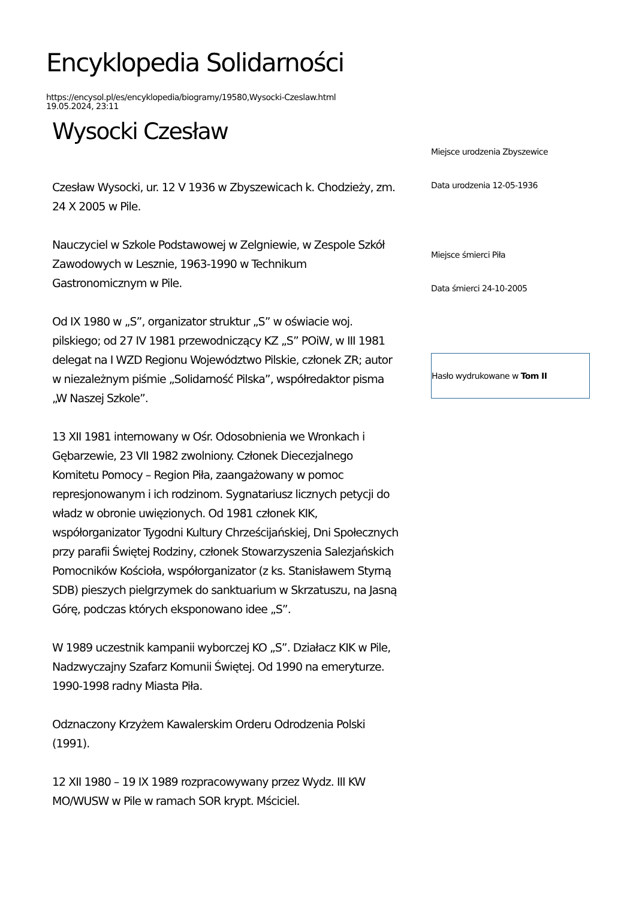Encyklopedia Solidarności
https://encysol.pl/es/encyklopedia/biogramy/19580,Wysocki-Czeslaw.html
19.05.2024, 23:11
Wysocki Czesław
Czesław Wysocki, ur. 12 V 1936 w Zbyszewicach k. Chodzieży, zm. 24 X 2005 w Pile.
Nauczyciel w Szkole Podstawowej w Zelgniewie, w Zespole Szkół Zawodowych w Lesznie, 1963-1990 w Technikum Gastronomicznym w Pile.
Od IX 1980 w „S”, organizator struktur „S” w oświacie woj. pilskiego; od 27 IV 1981 przewodniczący KZ „S” POiW, w III 1981 delegat na I WZD Regionu Województwo Pilskie, członek ZR; autor w niezależnym piśmie „Solidarność Pilska”, współredaktor pisma „W Naszej Szkole”.
13 XII 1981 internowany w Ośr. Odosobnienia we Wronkach i Gębarzewie, 23 VII 1982 zwolniony. Członek Diecezjalnego Komitetu Pomocy – Region Piła, zaangażowany w pomoc represjonowanym i ich rodzinom. Sygnatariusz licznych petycji do władz w obronie uwięzionych. Od 1981 członek KIK, współorganizator Tygodni Kultury Chrześcijańskiej, Dni Społecznych przy parafii Świętej Rodziny, członek Stowarzyszenia Salezjańskich Pomocników Kościoła, współorganizator (z ks. Stanisławem Styrną SDB) pieszych pielgrzymek do sanktuarium w Skrzatuszu, na Jasną Górę, podczas których eksponowano idee „S”.
W 1989 uczestnik kampanii wyborczej KO „S”. Działacz KIK w Pile, Nadzwyczajny Szafarz Komunii Świętej. Od 1990 na emeryturze. 1990-1998 radny Miasta Piła.
Odznaczony Krzyżem Kawalerskim Orderu Odrodzenia Polski (1991).
12 XII 1980 – 19 IX 1989 rozpracowywany przez Wydz. III KW MO/WUSW w Pile w ramach SOR krypt. Mściciel.
Miejsce urodzenia Zbyszewice
Data urodzenia 12-05-1936
Miejsce śmierci Piła
Data śmierci 24-10-2005
Hasło wydrukowane w Tom II